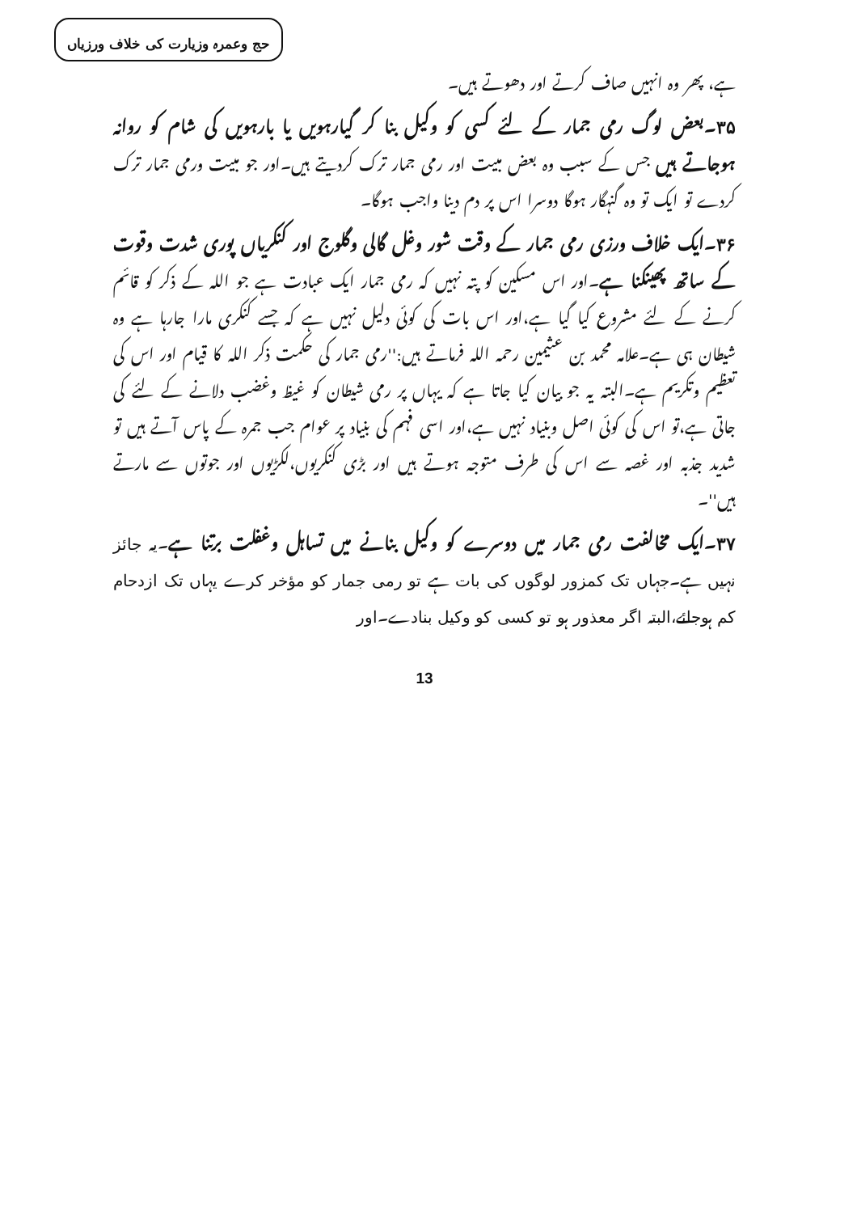حج وعمرہ وزیارت کی خلاف ورزیاں
ہے، پھر وہ انہیں صاف کرتے اور دھوتے ہیں۔
۳۵۔بعض لوگ رمی جمار کے لئے کسی کو وکیل بنا کر گیارہویں یا بارہویں کی شام کو روانہ ہوجاتے ہیں جس کے سبب وہ بعض مبیت اور رمی جمار ترک کردیتے ہیں۔اور جو مبیت ورمی جمار ترک کردے تو ایک تو وہ گنہگار ہوگا دوسرا اس پر دم دینا واجب ہوگا۔
۳۶۔ایک خلاف ورزی رمی جمار کے وقت شور وغل گالی وگلوج اور کنکریاں پوری شدت وقوت کے ساتھ پھینکنا ہے۔اور اس مسکین کو پتہ نہیں کہ رمی جمار ایک عبادت ہے جو اللہ کے ذکر کو قائم کرنے کے لئے مشروع کیا گیا ہے،اور اس بات کی کوئی دلیل نہیں ہے کہ جسے کنکری مارا جارہا ہے وہ شیطان ہی ہے۔علامہ محمد بن عثیمین رحمہ اللہ فرماتے ہیں:''رمی جمار کی حکمت ذکر اللہ کا قیام اور اس کی تعظیم وتکریم ہے۔البتہ یہ جو بیان کیا جاتا ہے کہ یہاں پر رمی شیطان کو غیظ وغضب دلانے کے لئے کی جاتی ہے،تو اس کی کوئی اصل وبنیاد نہیں ہے،اور اسی فہم کی بنیاد پر عوام جب جمرہ کے پاس آتے ہیں تو شدید جذبہ اور غصہ سے اس کی طرف متوجہ ہوتے ہیں اور بڑی کنکریوں،لکڑیوں اور جوتوں سے مارتے ہیں''۔
۳۷۔ایک مخالفت رمی جمار میں دوسرے کو وکیل بنانے میں تساہل وغفلت برتنا ہے۔یہ جائز نہیں ہے۔جہاں تک کمزور لوگوں کی بات ہے تو رمی جمار کو مؤخر کرے یہاں تک ازدحام کم ہوجائے،البتہ اگر معذور ہو تو کسی کو وکیل بنادے۔اور
13